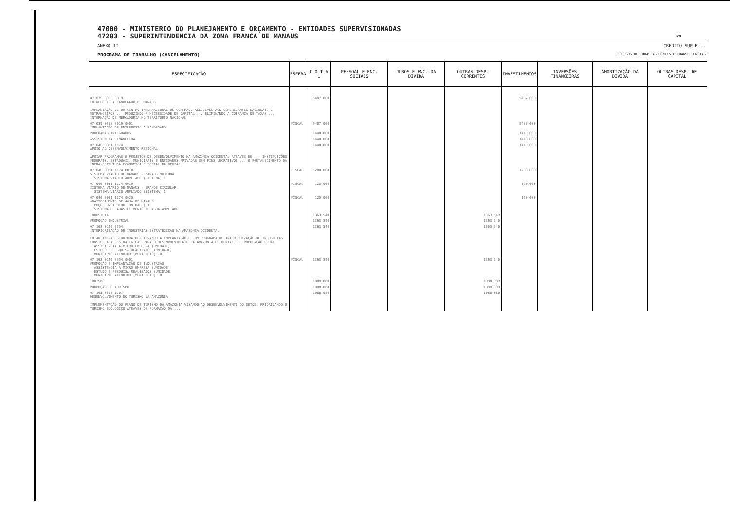47000 - MINISTERIO DO PLANEJAMENTO E ORÇAMENTO - ENTIDADES SUPERVISIONADAS
47203 - SUPERINTENDENCIA DA ZONA FRANCA DE MANAUS R$
ANEXO II CREDITO SUPLE...
PROGRAMA DE TRABALHO (CANCELAMENTO) RECURSOS DE TODAS AS FONTES E TRANSFERENCIAS
| ESPECIFICAÇÃO | ESFERA | T O T A L | PESSOAL E ENC. SOCIAIS | JUROS E ENC. DA DIVIDA | OUTRAS DESP. CORRENTES | INVESTIMENTOS | INVERSÕES FINANCEIRAS | AMORTIZAÇÃO DA DIVIDA | OUTRAS DESP. DE CAPITAL |
| --- | --- | --- | --- | --- | --- | --- | --- | --- | --- |
| 07 039 0353 3019 ENTREPOSTO ALFANDEGADO DE MANAUS IMPLANTAÇÃO DE UM CENTRO INTERNACIONAL DE COMPRAS, ACESSIVEL AOS COMERCIANTES NACIONAIS E ESTRANGEIROS ... REDUZINDO A NECESSIDADE DE CAPITAL ... ELIMINANDO A COBRANÇA DE TAXAS ... INTERNAÇÃO DE MERCADORIA NO TERRITORIO NACIONAL | | 5487 000 | | | | 5487 000 | | | |
| 07 039 0353 3019 0001 IMPLANTAÇÃO DE ENTREPOSTO ALFANDEGADO | FISCAL | 5487 000 | | | | 5487 000 | | | |
| PROGRAMAS INTEGRADOS | | 1440 000 | | | | 1440 000 | | | |
| ASSISTENCIA FINANCEIRA | | 1440 000 | | | | 1440 000 | | | |
| 07 040 0031 1174 APOIO AO DESENVOLVIMENTO REGIONAL APOIAR PROGRAMAS E PROJETOS DE DESENVOLVIMENTO NA AMAZONIA OCIDENTAL ATRAVES DE ... INSTITUIÇÕES FEDERAIS, ESTADUAIS, MUNICIPAIS E ENTIDADES PRIVADAS SEM FINS LUCRATIVOS ... O FORTALECIMENTO DA INFRA-ESTRUTURA ECONOMICA E SOCIAL DA REGIÃO | | 1440 000 | | | | 1440 000 | | | |
| 07 040 0031 1174 0018 SISTEMA VIARIO DE MANAUS - MANAUS MODERNA - SISTEMA VIARIO AMPLIADO (SISTEMA) 1 | FISCAL | 1200 000 | | | | 1200 000 | | | |
| 07 040 0031 1174 0019 SISTEMA VIARIO DE MANAUS - GRANDE CIRCULAR - SISTEMA VIARIO AMPLIADO (SISTEMA) 1 | FISCAL | 120 000 | | | | 120 000 | | | |
| 07 040 0031 1174 0020 ABASTECIMENTO DE AGUA DE MANAUS - POÇO CONSTRUIDO (UNIDADE) 1 - SISTEMA DE ABASTECIMENTO DE AGUA AMPLIADO | FISCAL | 120 000 | | | | 120 000 | | | |
| INDUSTRIA | | 1363 540 | | | 1363 540 | | | | |
| PROMOÇÃO INDUSTRIAL | | 1363 540 | | | 1363 540 | | | | |
| 07 162 0246 3354 INTERIORIZAÇÃO DE INDUSTRIAS ESTRATEGICAS NA AMAZONIA OCIDENTAL CRIAR INFRA ESTRUTURA OBJETIVANDO A IMPLANTAÇÃO DE UM PROGRAMA DE INTERIORIZAÇÃO DE INDUSTRIAS CONSIDERADAS ESTRATEGICAS PARA O DESENVOLVIMENTO DA AMAZONIA OCIDENTAL ... POPULAÇÃO RURAL - ASSISTENCIA A MICRO EMPRESA (UNIDADE) - ESTUDO E PESQUISA REALIZADOS (UNIDADE) - MUNICIPIO ATENDIDO (MUNICIPIO) 10 | | 1363 540 | | | 1363 540 | | | | |
| 07 162 0246 3354 0001 PROMOÇÃO E IMPLANTAÇÃO DE INDUSTRIAS - ASSISTENCIA A MICRO EMPRESA (UNIDADE) - ESTUDO E PESQUISA REALIZADOS (UNIDADE) - MUNICIPIO ATENDIDO (MUNICIPIO) 10 | FISCAL | 1363 540 | | | 1363 540 | | | | |
| TURISMO | | 1088 080 | | | 1088 080 | | | | |
| PROMOÇÃO DO TURISMO | | 1088 080 | | | 1088 080 | | | | |
| 07 163 0353 1707 DESENVOLVIMENTO DO TURISMO NA AMAZONIA IMPLEMENTAÇÃO DO PLANO DE TURISMO DA AMAZONIA VISANDO AO DESENVOLVIMENTO DO SETOR, PRIORIZANDO O TURISMO ECOLOGICO ATRAVES DE FORMAÇÃO DA ... | | 1088 080 | | | 1088 080 | | | | |